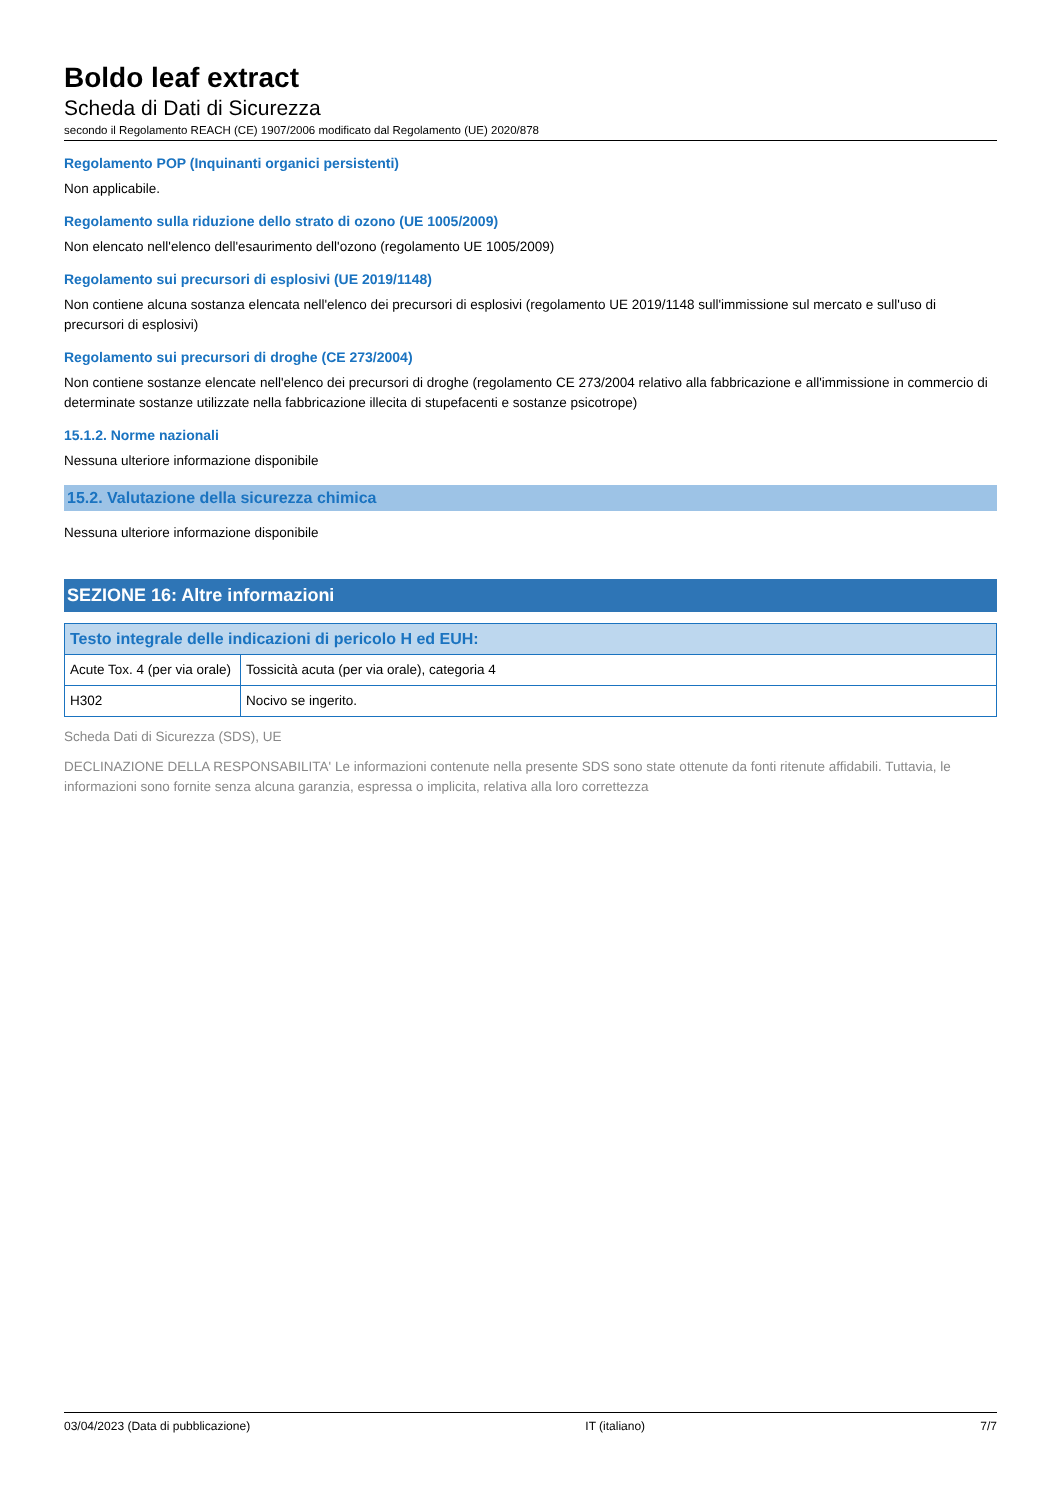Boldo leaf extract
Scheda di Dati di Sicurezza
secondo il Regolamento REACH (CE) 1907/2006 modificato dal Regolamento (UE) 2020/878
Regolamento POP (Inquinanti organici persistenti)
Non applicabile.
Regolamento sulla riduzione dello strato di ozono (UE 1005/2009)
Non elencato nell'elenco dell'esaurimento dell'ozono (regolamento UE 1005/2009)
Regolamento sui precursori di esplosivi (UE 2019/1148)
Non contiene alcuna sostanza elencata nell'elenco dei precursori di esplosivi (regolamento UE 2019/1148 sull'immissione sul mercato e sull'uso di precursori di esplosivi)
Regolamento sui precursori di droghe (CE 273/2004)
Non contiene sostanze elencate nell'elenco dei precursori di droghe (regolamento CE 273/2004 relativo alla fabbricazione e all'immissione in commercio di determinate sostanze utilizzate nella fabbricazione illecita di stupefacenti e sostanze psicotrope)
15.1.2. Norme nazionali
Nessuna ulteriore informazione disponibile
15.2. Valutazione della sicurezza chimica
Nessuna ulteriore informazione disponibile
SEZIONE 16: Altre informazioni
| Testo integrale delle indicazioni di pericolo H ed EUH: | |
| --- | --- |
| Acute Tox. 4 (per via orale) | Tossicità acuta (per via orale), categoria 4 |
| H302 | Nocivo se ingerito. |
Scheda Dati di Sicurezza (SDS), UE
DECLINAZIONE DELLA RESPONSABILITA' Le informazioni contenute nella presente SDS sono state ottenute da fonti ritenute affidabili. Tuttavia, le informazioni sono fornite senza alcuna garanzia, espressa o implicita, relativa alla loro correttezza
03/04/2023 (Data di pubblicazione) IT (italiano) 7/7